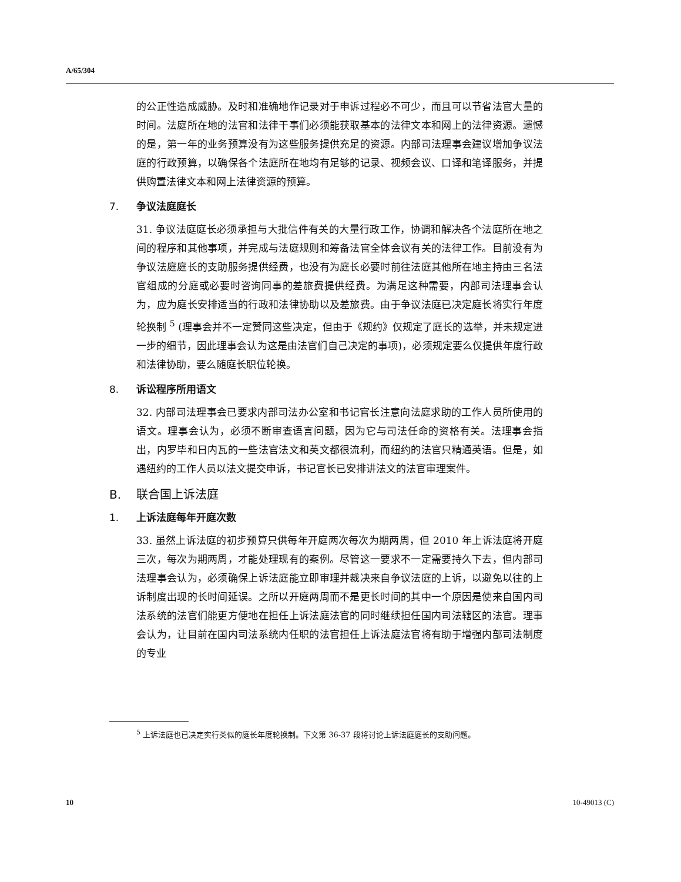A/65/304
的公正性造成威胁。及时和准确地作记录对于申诉过程必不可少，而且可以节省法官大量的时间。法庭所在地的法官和法律干事们必须能获取基本的法律文本和网上的法律资源。遗憾的是，第一年的业务预算没有为这些服务提供充足的资源。内部司法理事会建议增加争议法庭的行政预算，以确保各个法庭所在地均有足够的记录、视频会议、口译和笔译服务，并提供购置法律文本和网上法律资源的预算。
7. 争议法庭庭长
31. 争议法庭庭长必须承担与大批信件有关的大量行政工作，协调和解决各个法庭所在地之间的程序和其他事项，并完成与法庭规则和筹备法官全体会议有关的法律工作。目前没有为争议法庭庭长的支助服务提供经费，也没有为庭长必要时前往法庭其他所在地主持由三名法官组成的分庭或必要时咨询同事的差旅费提供经费。为满足这种需要，内部司法理事会认为，应为庭长安排适当的行政和法律协助以及差旅费。由于争议法庭已决定庭长将实行年度轮换制 <sup>5</sup> (理事会并不一定赞同这些决定，但由于《规约》仅规定了庭长的选举，并未规定进一步的细节，因此理事会认为这是由法官们自己决定的事项)，必须规定要么仅提供年度行政和法律协助，要么随庭长职位轮换。
8. 诉讼程序所用语文
32. 内部司法理事会已要求内部司法办公室和书记官长注意向法庭求助的工作人员所使用的语文。理事会认为，必须不断审查语言问题，因为它与司法任命的资格有关。法理事会指出，内罗毕和日内瓦的一些法官法文和英文都很流利，而纽约的法官只精通英语。但是，如遇纽约的工作人员以法文提交申诉，书记官长已安排讲法文的法官审理案件。
B. 联合国上诉法庭
1. 上诉法庭每年开庭次数
33. 虽然上诉法庭的初步预算只供每年开庭两次每次为期两周，但 2010 年上诉法庭将开庭三次，每次为期两周，才能处理现有的案例。尽管这一要求不一定需要持久下去，但内部司法理事会认为，必须确保上诉法庭能立即审理并裁决来自争议法庭的上诉，以避免以往的上诉制度出现的长时间延误。之所以开庭两周而不是更长时间的其中一个原因是使来自国内司法系统的法官们能更方便地在担任上诉法庭法官的同时继续担任国内司法辖区的法官。理事会认为，让目前在国内司法系统内任职的法官担任上诉法庭法官将有助于增强内部司法制度的专业
<sup>5</sup> 上诉法庭也已决定实行类似的庭长年度轮换制。下文第 36-37 段将讨论上诉法庭庭长的支助问题。
10 10-49013 (C)